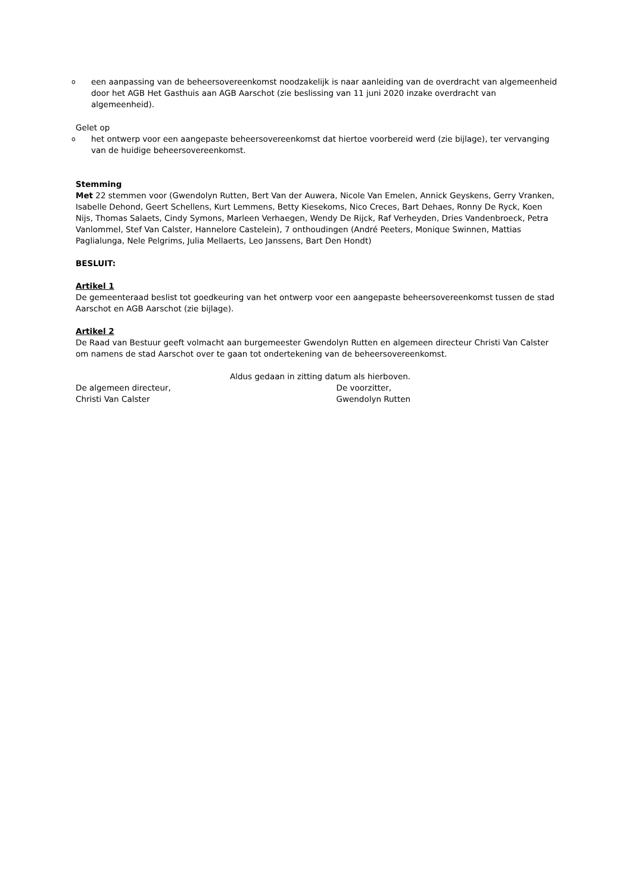o
een aanpassing van de beheersovereenkomst noodzakelijk is naar aanleiding van de overdracht van algemeenheid door het AGB Het Gasthuis aan AGB Aarschot (zie beslissing van 11 juni 2020 inzake overdracht van algemeenheid).
Gelet op
o
het ontwerp voor een aangepaste beheersovereenkomst dat hiertoe voorbereid werd (zie bijlage), ter vervanging van de huidige beheersovereenkomst.
Stemming
Met 22 stemmen voor (Gwendolyn Rutten, Bert Van der Auwera, Nicole Van Emelen, Annick Geyskens, Gerry Vranken, Isabelle Dehond, Geert Schellens, Kurt Lemmens, Betty Kiesekoms, Nico Creces, Bart Dehaes, Ronny De Ryck, Koen Nijs, Thomas Salaets, Cindy Symons, Marleen Verhaegen, Wendy De Rijck, Raf Verheyden, Dries Vandenbroeck, Petra Vanlommel, Stef Van Calster, Hannelore Castelein), 7 onthoudingen (André Peeters, Monique Swinnen, Mattias Paglialunga, Nele Pelgrims, Julia Mellaerts, Leo Janssens, Bart Den Hondt)
BESLUIT:
Artikel 1
De gemeenteraad beslist tot goedkeuring van het ontwerp voor een aangepaste beheersovereenkomst tussen de stad Aarschot en AGB Aarschot (zie bijlage).
Artikel 2
De Raad van Bestuur geeft volmacht aan burgemeester Gwendolyn Rutten en algemeen directeur Christi Van Calster om namens de stad Aarschot over te gaan tot ondertekening van de beheersovereenkomst.
Aldus gedaan in zitting datum als hierboven.
De algemeen directeur,
Christi Van Calster
De voorzitter,
Gwendolyn Rutten